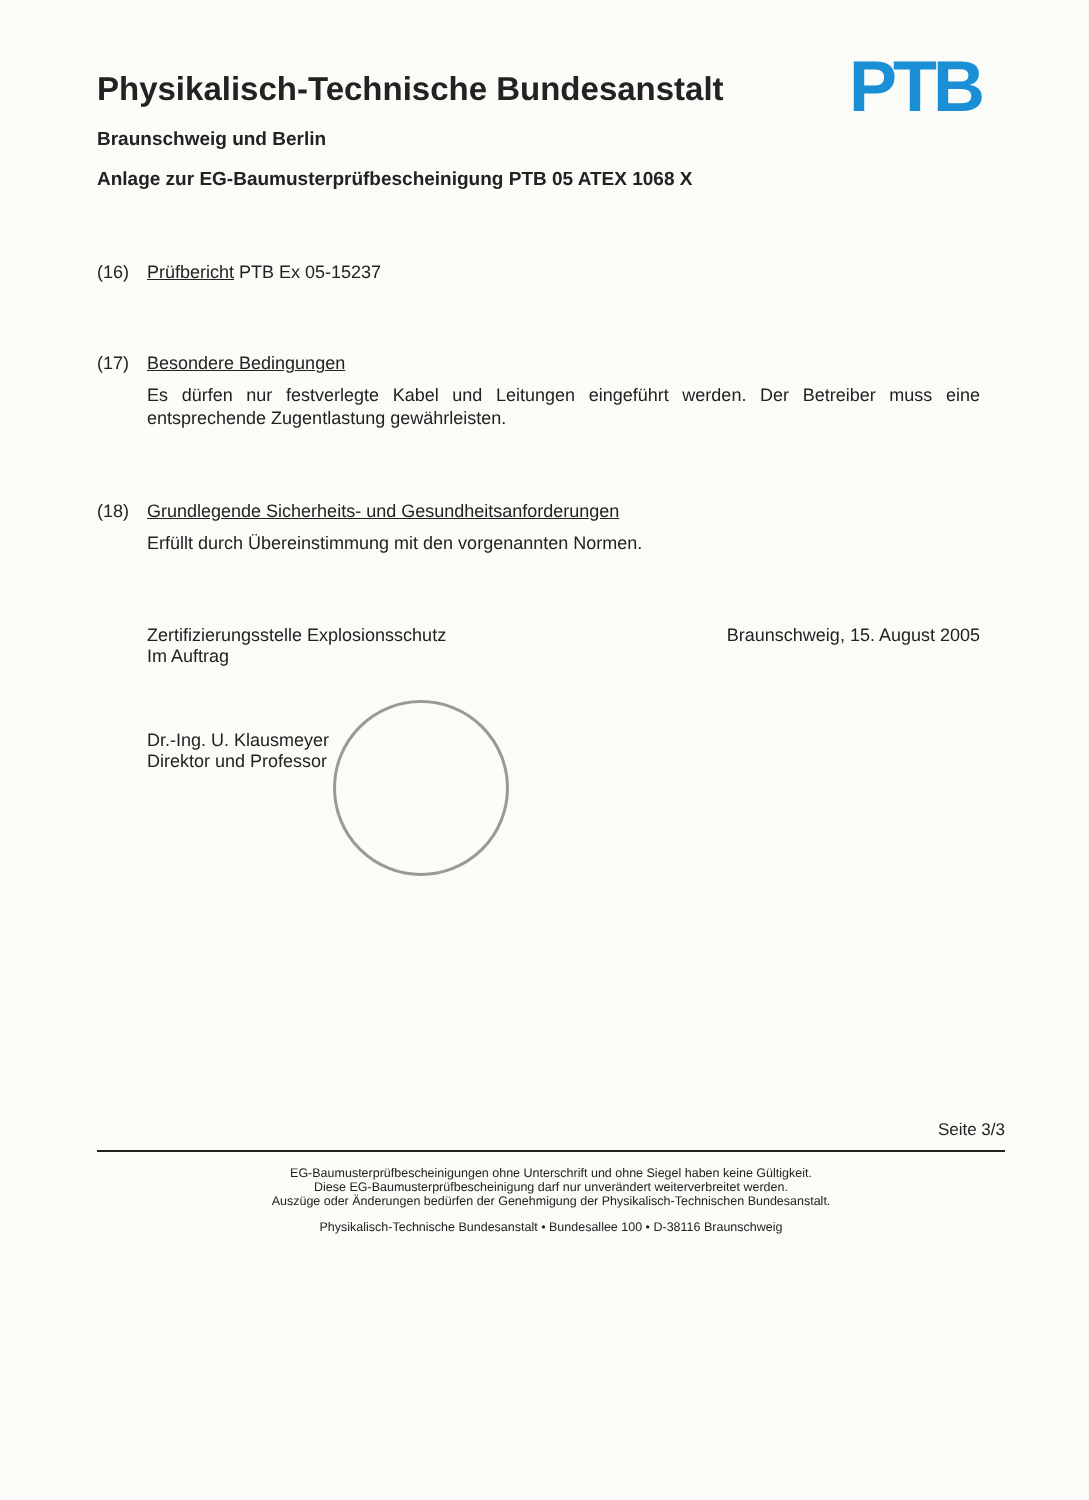Physikalisch-Technische Bundesanstalt
Braunschweig und Berlin
Anlage zur EG-Baumusterprüfbescheinigung PTB 05 ATEX 1068 X
PTB
(16) Prüfbericht PTB Ex 05-15237
(17) Besondere Bedingungen
Es dürfen nur festverlegte Kabel und Leitungen eingeführt werden. Der Betreiber muss eine entsprechende Zugentlastung gewährleisten.
(18) Grundlegende Sicherheits- und Gesundheitsanforderungen
Erfüllt durch Übereinstimmung mit den vorgenannten Normen.
Zertifizierungsstelle Explosionsschutz
Im Auftrag
Dr.-Ing. U. Klausmeyer
Direktor und Professor
Braunschweig, 15. August 2005
Seite 3/3
EG-Baumusterprüfbescheinigungen ohne Unterschrift und ohne Siegel haben keine Gültigkeit.
Diese EG-Baumusterprüfbescheinigung darf nur unverändert weiterverbreitet werden.
Auszüge oder Änderungen bedürfen der Genehmigung der Physikalisch-Technischen Bundesanstalt.
Physikalisch-Technische Bundesanstalt • Bundesallee 100 • D-38116 Braunschweig